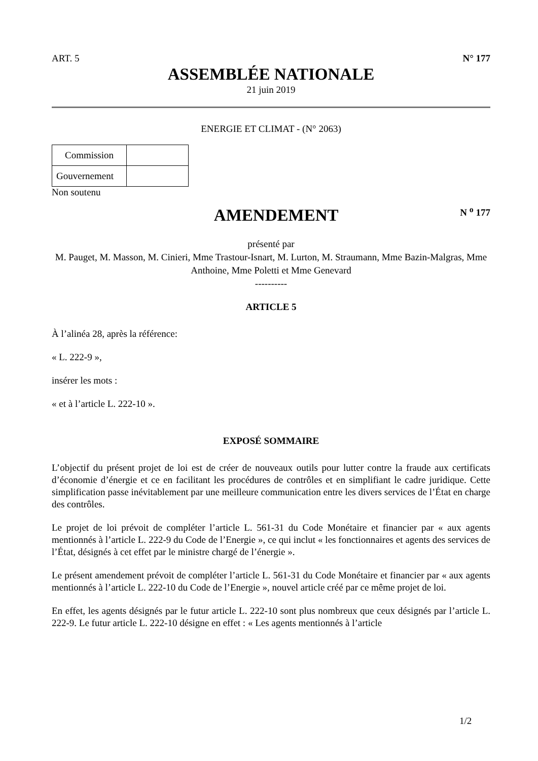ART. 5 N° 177
ASSEMBLÉE NATIONALE
21 juin 2019
ENERGIE ET CLIMAT - (N° 2063)
| Commission | |
| Gouvernement | |
Non soutenu
AMENDEMENT
N <sup>o</sup> 177
présenté par
M. Pauget, M. Masson, M. Cinieri, Mme Trastour-Isnart, M. Lurton, M. Straumann, Mme Bazin-Malgras, Mme Anthoine, Mme Poletti et Mme Genevard
----------
ARTICLE 5
À l’alinéa 28, après la référence:
« L. 222-9 »,
insérer les mots :
« et à l’article L. 222-10 ».
EXPOSÉ SOMMAIRE
L’objectif du présent projet de loi est de créer de nouveaux outils pour lutter contre la fraude aux certificats d’économie d’énergie et ce en facilitant les procédures de contrôles et en simplifiant le cadre juridique. Cette simplification passe inévitablement par une meilleure communication entre les divers services de l’État en charge des contrôles.
Le projet de loi prévoit de compléter l’article L. 561-31 du Code Monétaire et financier par « aux agents mentionnés à l’article L. 222-9 du Code de l’Energie », ce qui inclut « les fonctionnaires et agents des services de l’État, désignés à cet effet par le ministre chargé de l’énergie ».
Le présent amendement prévoit de compléter l’article L. 561-31 du Code Monétaire et financier par « aux agents mentionnés à l’article L. 222-10 du Code de l’Energie », nouvel article créé par ce même projet de loi.
En effet, les agents désignés par le futur article L. 222-10 sont plus nombreux que ceux désignés par l’article L. 222-9. Le futur article L. 222-10 désigne en effet : « Les agents mentionnés à l’article
1/2